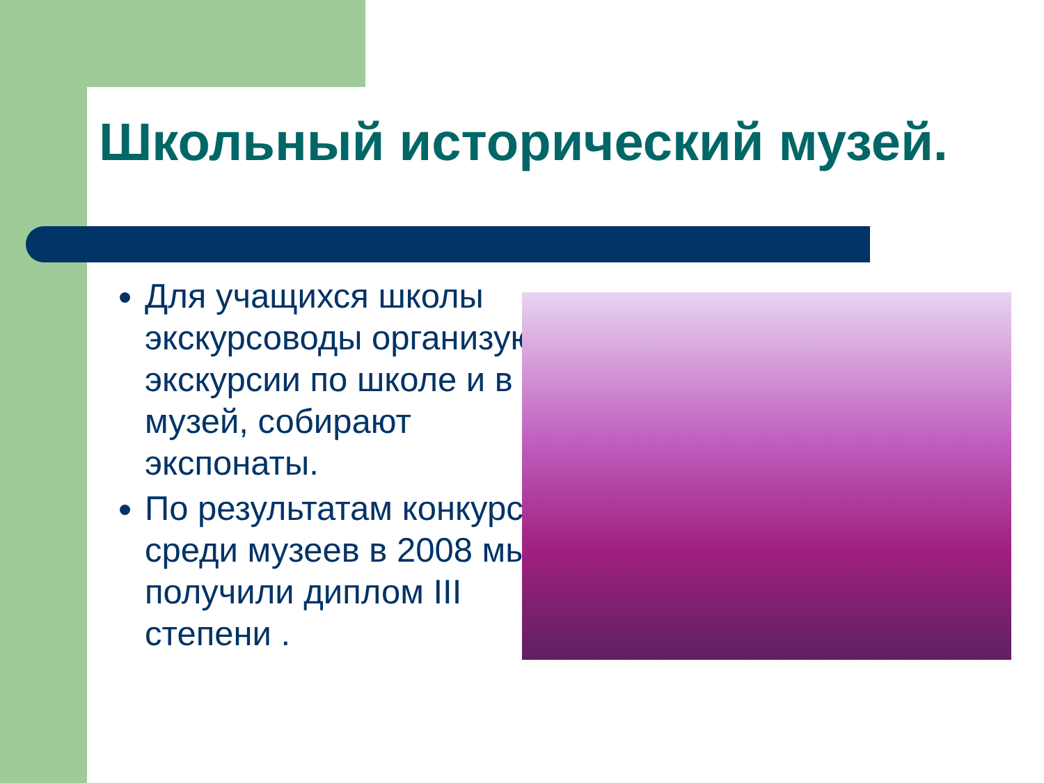Школьный исторический музей.
Для учащихся школы экскурсоводы организуют экскурсии по школе и в музей, собирают экспонаты.
По результатам конкурса среди музеев в 2008 мы получили диплом III степени .